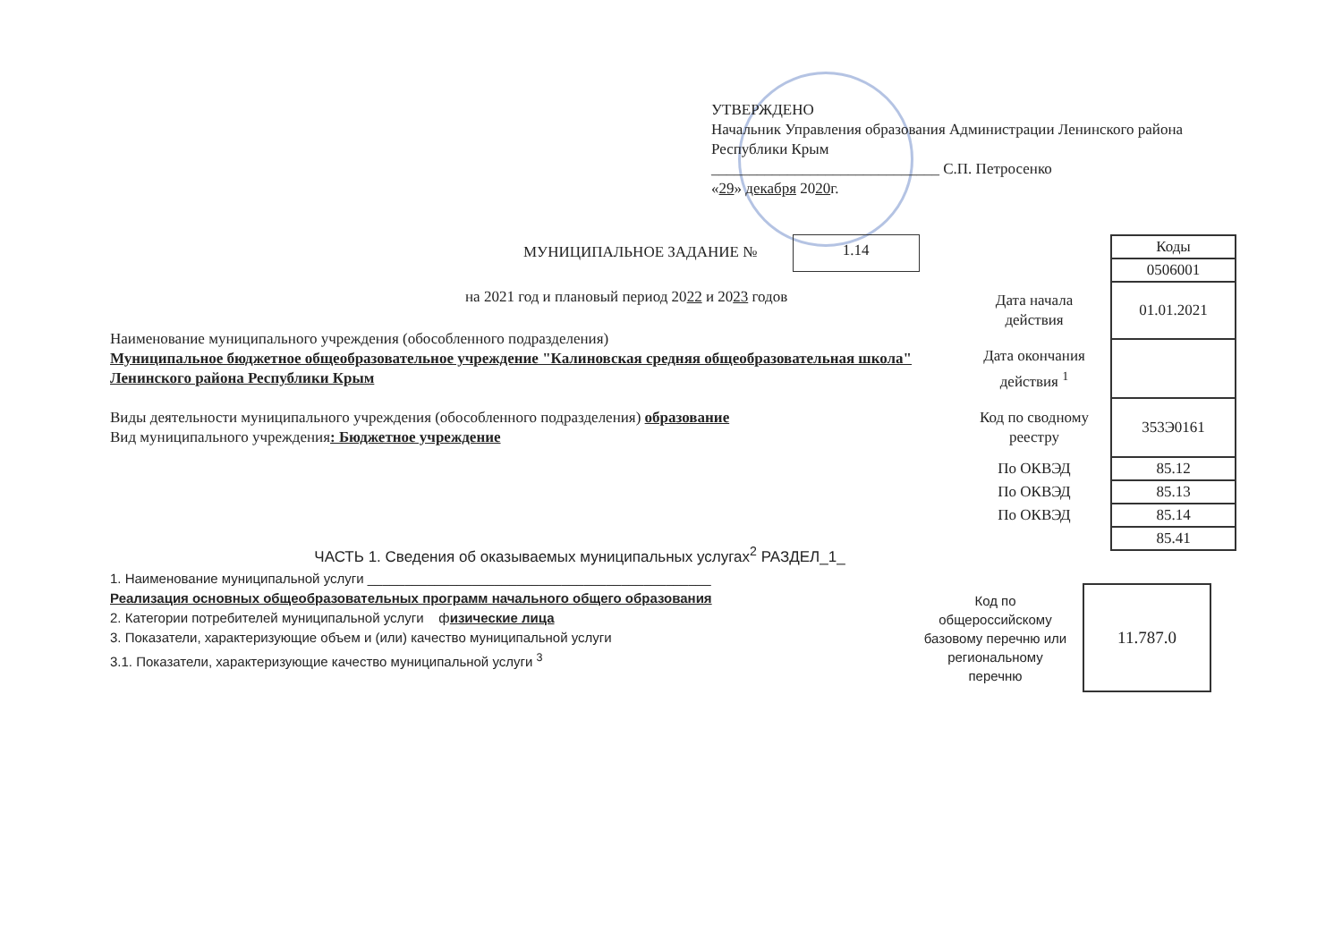УТВЕРЖДЕНО
Начальник Управления образования Администрации Ленинского района Республики Крым
______________________________ С.П. Петросенко
«29» декабря 2020г.
МУНИЦИПАЛЬНОЕ ЗАДАНИЕ № 1.14
на 2021 год и плановый период 2022 и 2023 годов
| | Коды |
| | 0506001 |
| Дата начала действия | 01.01.2021 |
| Дата окончания действия <sup>1</sup> | |
| Код по сводному реестру | 353Э0161 |
| По ОКВЭД | 85.12 |
| По ОКВЭД | 85.13 |
| По ОКВЭД | 85.14 |
| | 85.41 |
Наименование муниципального учреждения (обособленного подразделения)
Муниципальное бюджетное общеобразовательное учреждение "Калиновская средняя общеобразовательная школа" Ленинского района Республики Крым
Виды деятельности муниципального учреждения (обособленного подразделения) образование
Вид муниципального учреждения: Бюджетное учреждение
ЧАСТЬ 1. Сведения об оказываемых муниципальных услугах<sup>2</sup> РАЗДЕЛ_1_
1. Наименование муниципальной услуги ______________________________________________
Реализация основных общеобразовательных программ начального общего образования
2. Категории потребителей муниципальной услуги физические лица
3. Показатели, характеризующие объем и (или) качество муниципальной услуги
3.1. Показатели, характеризующие качество муниципальной услуги <sup>3</sup>
Код по общероссийскому базовому перечню или региональному перечню
11.787.0